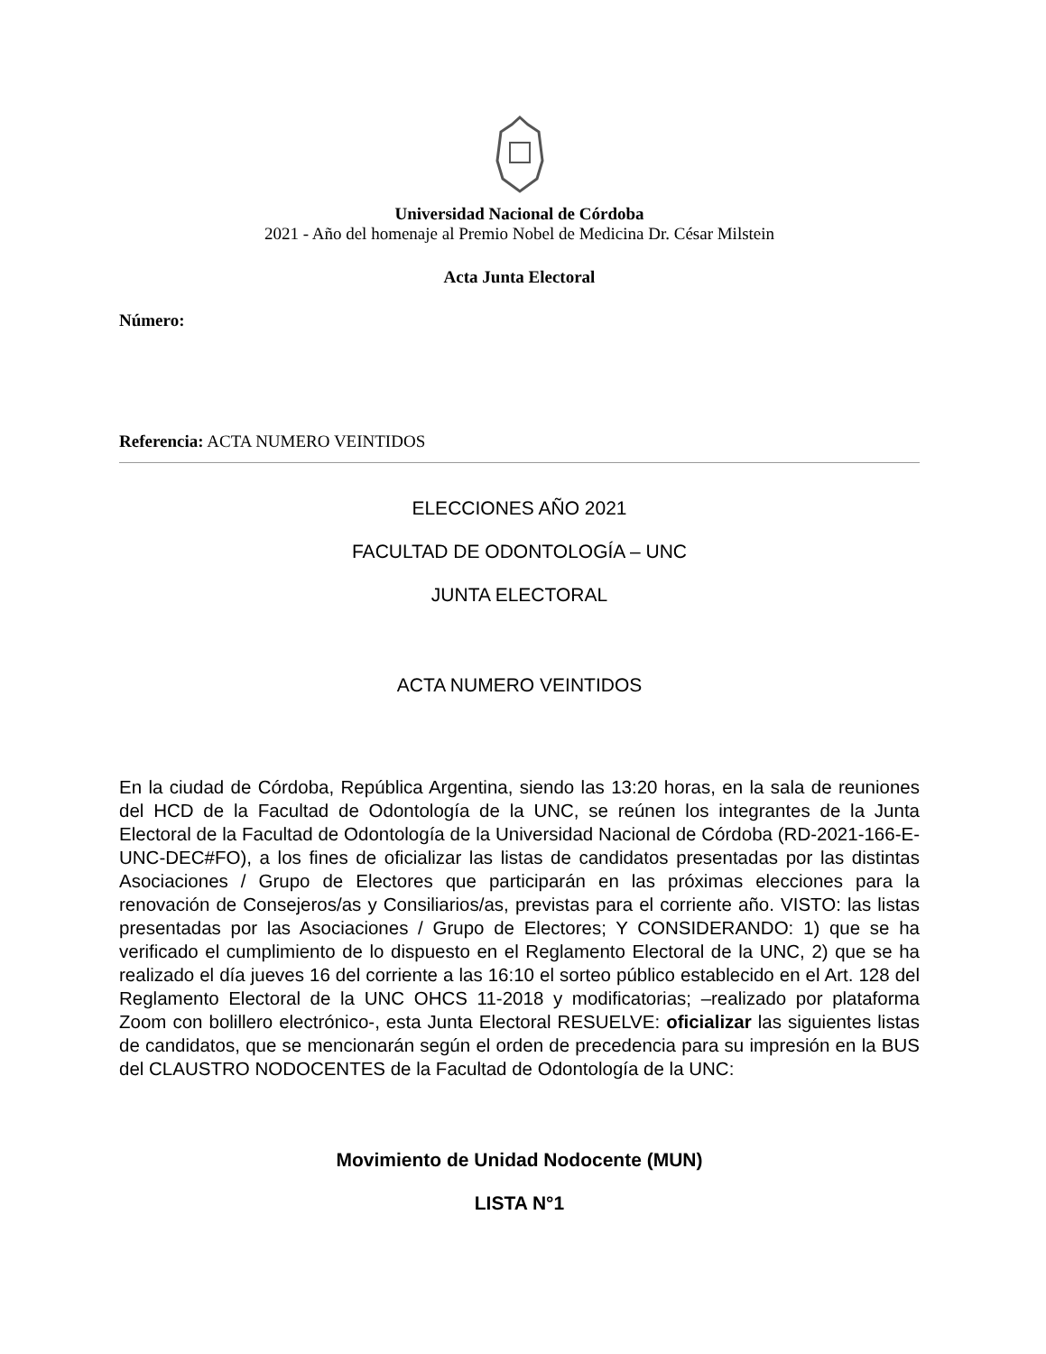Universidad Nacional de Córdoba
2021 - Año del homenaje al Premio Nobel de Medicina Dr. César Milstein
Acta Junta Electoral
Número:
Referencia: ACTA NUMERO VEINTIDOS
ELECCIONES AÑO 2021
FACULTAD DE ODONTOLOGÍA – UNC
JUNTA ELECTORAL
ACTA NUMERO VEINTIDOS
En la ciudad de Córdoba, República Argentina, siendo las 13:20 horas, en la sala de reuniones del HCD de la Facultad de Odontología de la UNC, se reúnen los integrantes de la Junta Electoral de la Facultad de Odontología de la Universidad Nacional de Córdoba (RD-2021-166-E-UNC-DEC#FO), a los fines de oficializar las listas de candidatos presentadas por las distintas Asociaciones / Grupo de Electores que participarán en las próximas elecciones para la renovación de Consejeros/as y Consiliarios/as, previstas para el corriente año. VISTO: las listas presentadas por las Asociaciones / Grupo de Electores; Y CONSIDERANDO: 1) que se ha verificado el cumplimiento de lo dispuesto en el Reglamento Electoral de la UNC, 2) que se ha realizado el día jueves 16 del corriente a las 16:10 el sorteo público establecido en el Art. 128 del Reglamento Electoral de la UNC OHCS 11-2018 y modificatorias; –realizado por plataforma Zoom con bolillero electrónico-, esta Junta Electoral RESUELVE: oficializar las siguientes listas de candidatos, que se mencionarán según el orden de precedencia para su impresión en la BUS del CLAUSTRO NODOCENTES de la Facultad de Odontología de la UNC:
Movimiento de Unidad Nodocente (MUN)
LISTA N°1